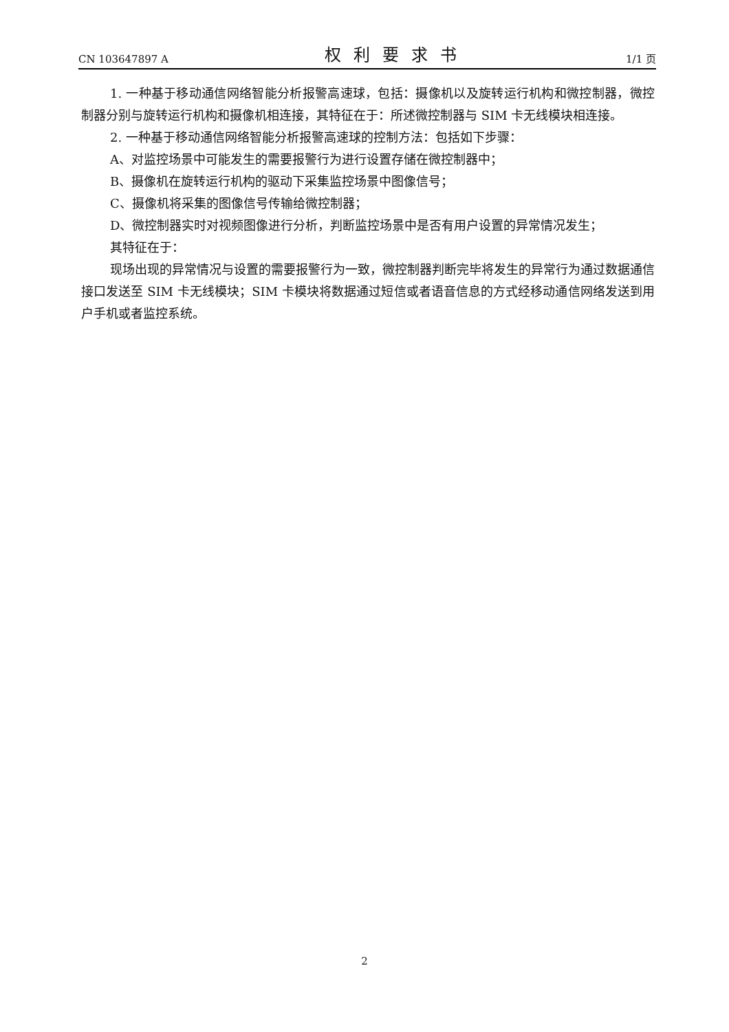CN 103647897 A 权利要求书 1/1 页
1. 一种基于移动通信网络智能分析报警高速球，包括：摄像机以及旋转运行机构和微控制器，微控制器分别与旋转运行机构和摄像机相连接，其特征在于：所述微控制器与 SIM 卡无线模块相连接。
2. 一种基于移动通信网络智能分析报警高速球的控制方法：包括如下步骤：
A、对监控场景中可能发生的需要报警行为进行设置存储在微控制器中；
B、摄像机在旋转运行机构的驱动下采集监控场景中图像信号；
C、摄像机将采集的图像信号传输给微控制器；
D、微控制器实时对视频图像进行分析，判断监控场景中是否有用户设置的异常情况发生；
其特征在于：
现场出现的异常情况与设置的需要报警行为一致，微控制器判断完毕将发生的异常行为通过数据通信接口发送至 SIM 卡无线模块；SIM 卡模块将数据通过短信或者语音信息的方式经移动通信网络发送到用户手机或者监控系统。
2